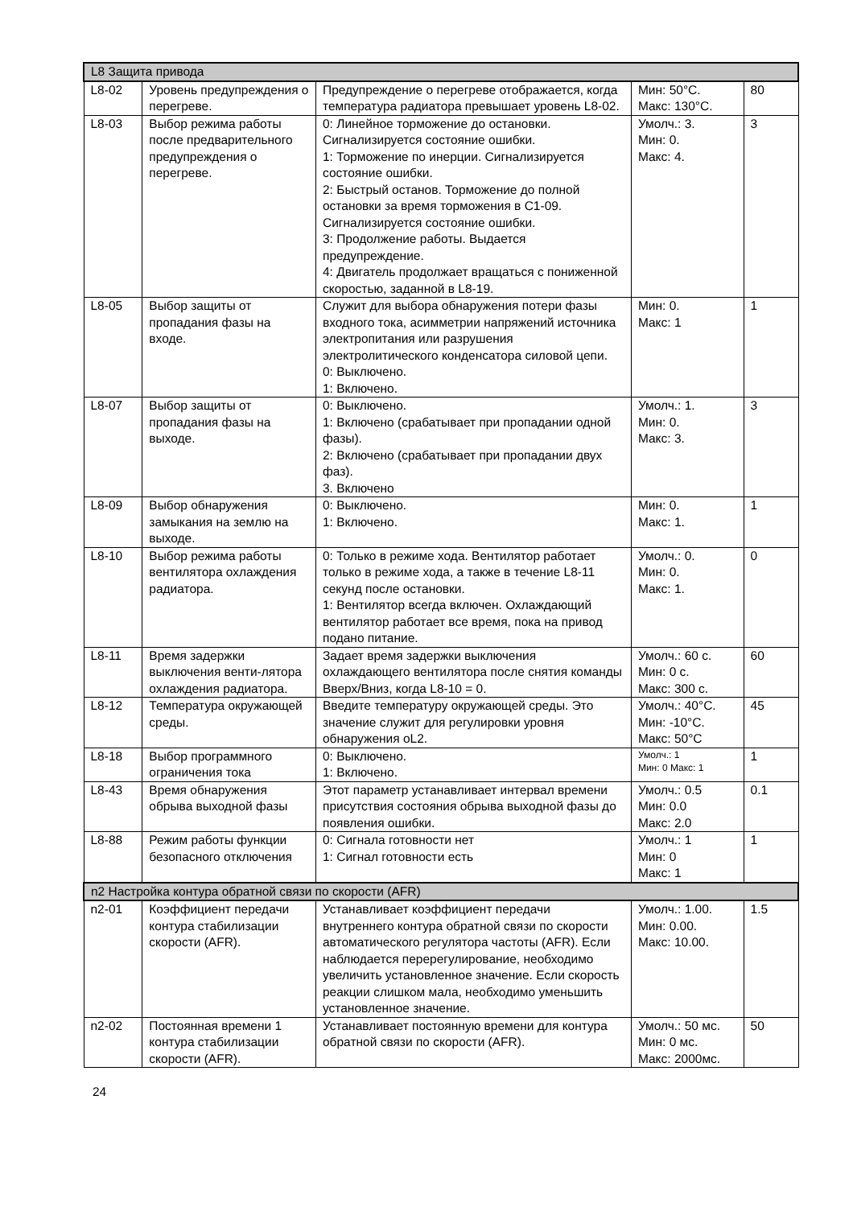| L8 Защита привода | | | | |
| L8-02 | Уровень предупреждения о перегреве. | Предупреждение о перегреве отображается, когда температура радиатора превышает уровень L8-02. | Мин: 50°C. Макс: 130°C. | 80 |
| L8-03 | Выбор режима работы после предварительного предупреждения о перегреве. | 0: Линейное торможение до остановки. Сигнализируется состояние ошибки. 1: Торможение по инерции. Сигнализируется состояние ошибки. 2: Быстрый останов. Торможение до полной остановки за время торможения в C1-09. Сигнализируется состояние ошибки. 3: Продолжение работы. Выдается предупреждение. 4: Двигатель продолжает вращаться с пониженной скоростью, заданной в L8-19. | Умолч.: 3. Мин: 0. Макс: 4. | 3 |
| L8-05 | Выбор защиты от пропадания фазы на входе. | Служит для выбора обнаружения потери фазы входного тока, асимметрии напряжений источника электропитания или разрушения электролитического конденсатора силовой цепи. 0: Выключено. 1: Включено. | Мин: 0. Макс: 1 | 1 |
| L8-07 | Выбор защиты от пропадания фазы на выходе. | 0: Выключено. 1: Включено (срабатывает при пропадании одной фазы). 2: Включено (срабатывает при пропадании двух фаз). 3. Включено | Умолч.: 1. Мин: 0. Макс: 3. | 3 |
| L8-09 | Выбор обнаружения замыкания на землю на выходе. | 0: Выключено. 1: Включено. | Мин: 0. Макс: 1. | 1 |
| L8-10 | Выбор режима работы вентилятора охлаждения радиатора. | 0: Только в режиме хода. Вентилятор работает только в режиме хода, а также в течение L8-11 секунд после остановки. 1: Вентилятор всегда включен. Охлаждающий вентилятор работает все время, пока на привод подано питание. | Умолч.: 0. Мин: 0. Макс: 1. | 0 |
| L8-11 | Время задержки выключения венти-лятора охлаждения радиатора. | Задает время задержки выключения охлаждающего вентилятора после снятия команды Вверх/Вниз, когда L8-10 = 0. | Умолч.: 60 с. Мин: 0 с. Макс: 300 с. | 60 |
| L8-12 | Температура окружающей среды. | Введите температуру окружающей среды. Это значение служит для регулировки уровня обнаружения oL2. | Умолч.: 40°C. Мин: -10°C. Макс: 50°C | 45 |
| L8-18 | Выбор программного ограничения тока | 0: Выключено. 1: Включено. | Умолч.: 1 Мин: 0 Макс: 1 | 1 |
| L8-43 | Время обнаружения обрыва выходной фазы | Этот параметр устанавливает интервал времени присутствия состояния обрыва выходной фазы до появления ошибки. | Умолч.: 0.5 Мин: 0.0 Макс: 2.0 | 0.1 |
| L8-88 | Режим работы функции безопасного отключения | 0: Сигнала готовности нет 1: Сигнал готовности есть | Умолч.: 1 Мин: 0 Макс: 1 | 1 |
| n2 Настройка контура обратной связи по скорости (AFR) | | | | |
| n2-01 | Коэффициент передачи контура стабилизации скорости (AFR). | Устанавливает коэффициент передачи внутреннего контура обратной связи по скорости автоматического регулятора частоты (AFR). Если наблюдается перерегулирование, необходимо увеличить установленное значение. Если скорость реакции слишком мала, необходимо уменьшить установленное значение. | Умолч.: 1.00. Мин: 0.00. Макс: 10.00. | 1.5 |
| n2-02 | Постоянная времени 1 контура стабилизации скорости (AFR). | Устанавливает постоянную времени для контура обратной связи по скорости (AFR). | Умолч.: 50 мс. Мин: 0 мс. Макс: 2000мс. | 50 |
24